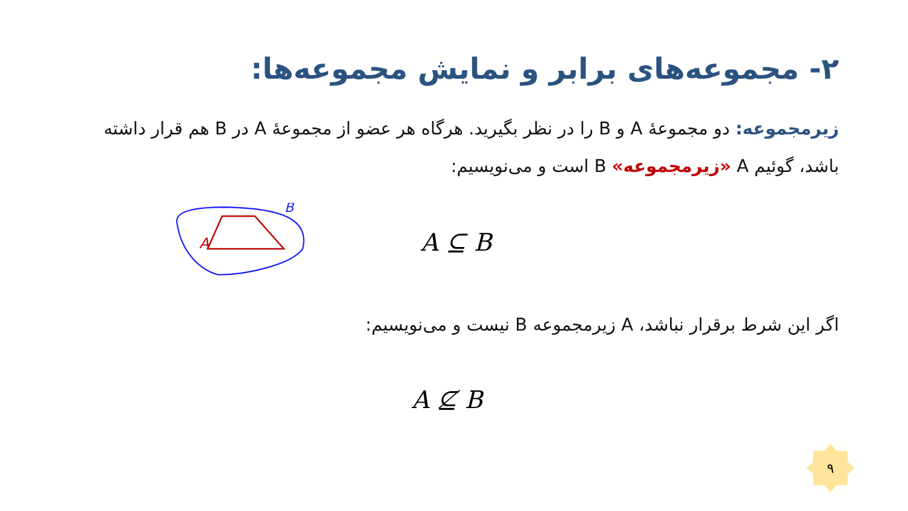۲- مجموعه‌های برابر و نمایش مجموعه‌ها:
زیرمجموعه: دو مجموعهٔ A و B را در نظر بگیرید. هرگاه هر عضو از مجموعهٔ A در B هم قرار داشته باشد، گوئیم A «زیرمجموعه» B است و می‌نویسیم:
A
B
A ⊆ B
اگر این شرط برقرار نباشد، A زیرمجموعه B نیست و می‌نویسیم:
A ⊈ B
۹